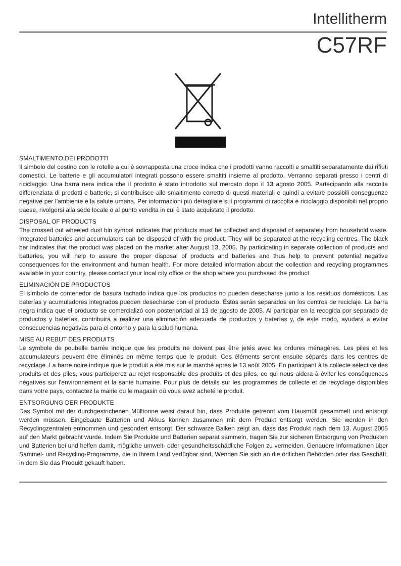Intellitherm
C57RF
SMALTIMENTO DEI PRODOTTI
Il simbolo del cestino con le rotelle a cui è sovrapposta una croce indica che i prodotti vanno raccolti e smaltiti separatamente dai rifiuti domestici. Le batterie e gli accumulatori integrati possono essere smaltiti insieme al prodotto. Verranno separati presso i centri di riciclaggio. Una barra nera indica che il prodotto è stato introdotto sul mercato dopo il 13 agosto 2005. Partecipando alla raccolta differenziata di prodotti e batterie, si contribuisce allo smaltimento corretto di questi materiali e quindi a evitare possibili conseguenze negative per l'ambiente e la salute umana. Per informazioni più dettagliate sui programmi di raccolta e riciclaggio disponibili nel proprio paese, rivolgersi alla sede locale o al punto vendita in cui è stato acquistato il prodotto.
DISPOSAL OF PRODUCTS
The crossed out wheeled dust bin symbol indicates that products must be collected and disposed of separately from household waste. Integrated batteries and accumulators can be disposed of with the product. They will be separated at the recycling centres. The black bar indicates that the product was placed on the market after August 13, 2005. By participating in separate collection of products and batteries, you will help to assure the proper disposal of products and batteries and thus help to prevent potential negative consequences for the environment and human health. For more detailed information about the collection and recycling programmes available in your country, please contact your local city office or the shop where you purchased the product
ELIMINACIÓN DE PRODUCTOS
El símbolo de contenedor de basura tachado indica que los productos no pueden desecharse junto a los residuos domésticos. Las baterías y acumuladores integrados pueden desecharse con el producto. Éstos serán separados en los centros de reciclaje. La barra negra indica que el producto se comercializó con posterioridad al 13 de agosto de 2005. Al participar en la recogida por separado de productos y baterías, contribuirá a realizar una eliminación adecuada de productos y baterías y, de este modo, ayudará a evitar consecuencias negativas para el entorno y para la salud humana.
MISE AU REBUT DES PRODUITS
Le symbole de poubelle barrée indique que les produits ne doivent pas être jetés avec les ordures ménagères. Les piles et les accumulateurs peuvent être éliminés en même temps que le produit. Ces éléments seront ensuite séparés dans les centres de recyclage. La barre noire indique que le produit a été mis sur le marché après le 13 août 2005. En participant à la collecte sélective des produits et des piles, vous participerez au rejet responsable des produits et des piles, ce qui nous aidera à éviter les conséquences négatives sur l'environnement et la santé humaine. Pour plus de détails sur les programmes de collecte et de recyclage disponibles dans votre pays, contactez la mairie ou le magasin où vous avez acheté le produit.
ENTSORGUNG DER PRODUKTE
Das Symbol mit der durchgestrichenen Mülltonne weist darauf hin, dass Produkte getrennt vom Hausmüll gesammelt und entsorgt werden müssen. Eingebaute Batterien und Akkus können zusammen mit dem Produkt entsorgt werden. Sie werden in den Recyclingzentralen entnommen und gesondert entsorgt. Der schwarze Balken zeigt an, dass das Produkt nach dem 13. August 2005 auf den Markt gebracht wurde. Indem Sie Produkte und Batterien separat sammeln, tragen Sie zur sicheren Entsorgung von Produkten und Batterien bei und helfen damit, mögliche umwelt- oder gesundheitsschädliche Folgen zu vermeiden. Genauere Informationen über Sammel- und Recycling-Programme, die in Ihrem Land verfügbar sind, Wenden Sie sich an die örtlichen Behörden oder das Geschäft, in dem Sie das Produkt gekauft haben.